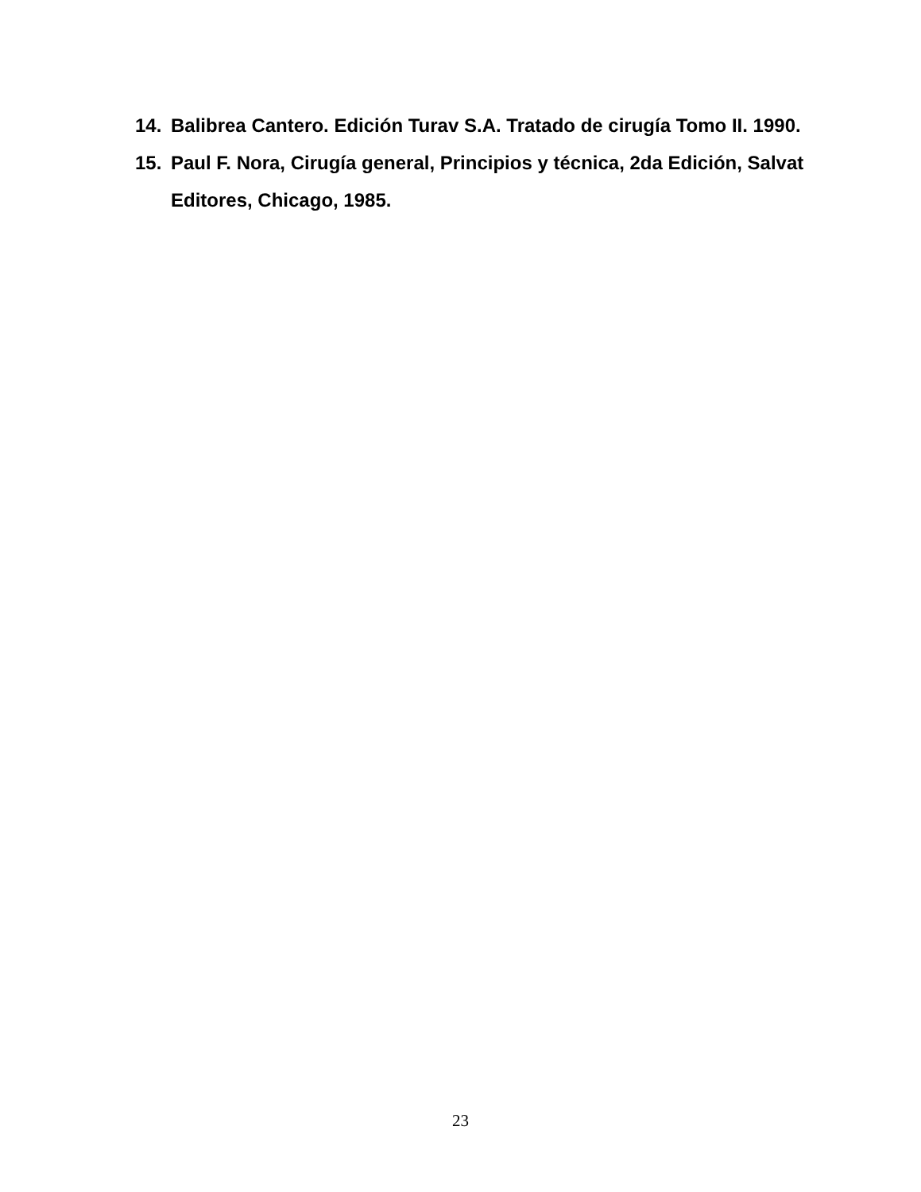14. Balibrea Cantero. Edición Turav S.A. Tratado de cirugía Tomo II. 1990.
15. Paul F. Nora, Cirugía general, Principios y técnica, 2da Edición, Salvat Editores, Chicago, 1985.
23